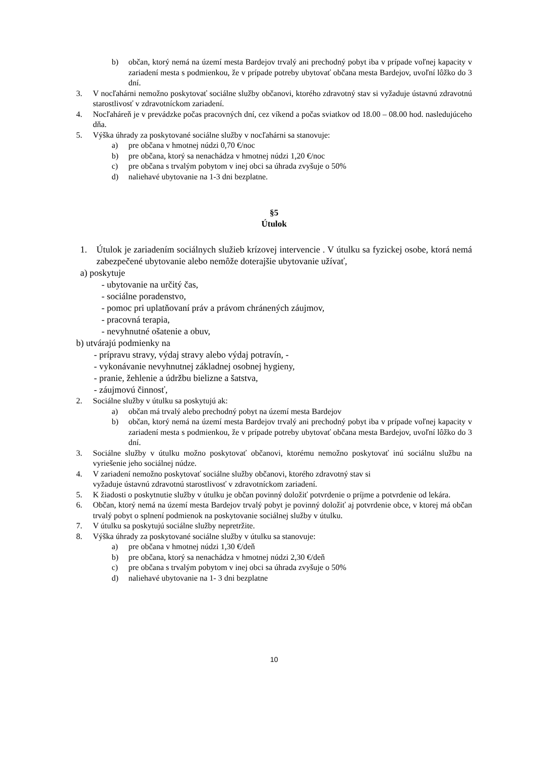b) občan, ktorý nemá na území mesta Bardejov trvalý ani prechodný pobyt iba v prípade voľnej kapacity v zariadení mesta s podmienkou, že v prípade potreby ubytovať občana mesta Bardejov, uvoľní lôžko do 3 dní.
3. V nocľahárni nemožno poskytovať sociálne služby občanovi, ktorého zdravotný stav si vyžaduje ústavnú zdravotnú starostlivosť v zdravotníckom zariadení.
4. Nocľaháreň je v prevádzke počas pracovných dní, cez víkend a počas sviatkov od 18.00 – 08.00 hod. nasledujúceho dňa.
5. Výška úhrady za poskytované sociálne služby v nocľahárni sa stanovuje:
a) pre občana v hmotnej núdzi 0,70 €/noc
b) pre občana, ktorý sa nenachádza v hmotnej núdzi 1,20 €/noc
c) pre občana s trvalým pobytom v inej obci sa úhrada zvyšuje o 50%
d) naliehavé ubytovanie na 1-3 dni bezplatne.
§5
Útulok
1. Útulok je zariadením sociálnych služieb krízovej intervencie . V útulku sa fyzickej osobe, ktorá nemá zabezpečené ubytovanie alebo nemôže doterajšie ubytovanie užívať,
a) poskytuje
- ubytovanie na určitý čas,
- sociálne poradenstvo,
- pomoc pri uplatňovaní práv a právom chránených záujmov,
- pracovná terapia,
- nevyhnutné ošatenie a obuv,
b) utvárajú podmienky na
- prípravu stravy, výdaj stravy alebo výdaj potravín, -
- vykonávanie nevyhnutnej základnej osobnej hygieny,
- pranie, žehlenie a údržbu bielizne a šatstva,
- záujmovú činnosť,
2. Sociálne služby v útulku sa poskytujú ak:
a) občan má trvalý alebo prechodný pobyt na území mesta Bardejov
b) občan, ktorý nemá na území mesta Bardejov trvalý ani prechodný pobyt iba v prípade voľnej kapacity v zariadení mesta s podmienkou, že v prípade potreby ubytovať občana mesta Bardejov, uvoľní lôžko do 3 dní.
3. Sociálne služby v útulku možno poskytovať občanovi, ktorému nemožno poskytovať inú sociálnu službu na vyriešenie jeho sociálnej núdze.
4. V zariadení nemožno poskytovať sociálne služby občanovi, ktorého zdravotný stav si
vyžaduje ústavnú zdravotnú starostlivosť v zdravotníckom zariadení.
5. K žiadosti o poskytnutie služby v útulku je občan povinný doložiť potvrdenie o príjme a potvrdenie od lekára.
6. Občan, ktorý nemá na území mesta Bardejov trvalý pobyt je povinný doložiť aj potvrdenie obce, v ktorej má občan trvalý pobyt o splnení podmienok na poskytovanie sociálnej služby v útulku.
7. V útulku sa poskytujú sociálne služby nepretržite.
8. Výška úhrady za poskytované sociálne služby v útulku sa stanovuje:
a) pre občana v hmotnej núdzi 1,30 €/deň
b) pre občana, ktorý sa nenachádza v hmotnej núdzi 2,30 €/deň
c) pre občana s trvalým pobytom v inej obci sa úhrada zvyšuje o 50%
d) naliehavé ubytovanie na 1- 3 dni bezplatne
10